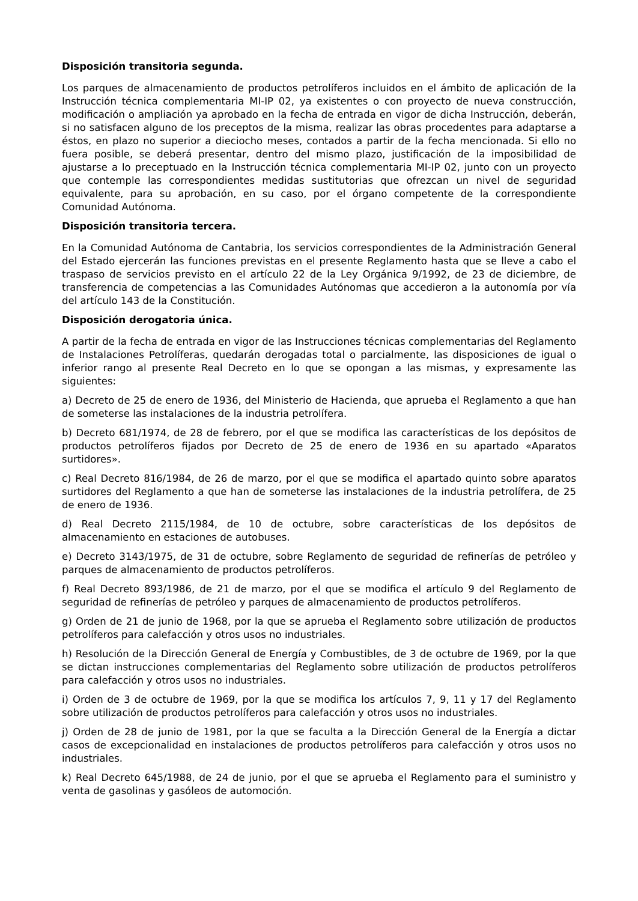Disposición transitoria segunda.
Los parques de almacenamiento de productos petrolíferos incluidos en el ámbito de aplicación de la Instrucción técnica complementaria MI-IP 02, ya existentes o con proyecto de nueva construcción, modificación o ampliación ya aprobado en la fecha de entrada en vigor de dicha Instrucción, deberán, si no satisfacen alguno de los preceptos de la misma, realizar las obras procedentes para adaptarse a éstos, en plazo no superior a dieciocho meses, contados a partir de la fecha mencionada. Si ello no fuera posible, se deberá presentar, dentro del mismo plazo, justificación de la imposibilidad de ajustarse a lo preceptuado en la Instrucción técnica complementaria MI-IP 02, junto con un proyecto que contemple las correspondientes medidas sustitutorias que ofrezcan un nivel de seguridad equivalente, para su aprobación, en su caso, por el órgano competente de la correspondiente Comunidad Autónoma.
Disposición transitoria tercera.
En la Comunidad Autónoma de Cantabria, los servicios correspondientes de la Administración General del Estado ejercerán las funciones previstas en el presente Reglamento hasta que se lleve a cabo el traspaso de servicios previsto en el artículo 22 de la Ley Orgánica 9/1992, de 23 de diciembre, de transferencia de competencias a las Comunidades Autónomas que accedieron a la autonomía por vía del artículo 143 de la Constitución.
Disposición derogatoria única.
A partir de la fecha de entrada en vigor de las Instrucciones técnicas complementarias del Reglamento de Instalaciones Petrolíferas, quedarán derogadas total o parcialmente, las disposiciones de igual o inferior rango al presente Real Decreto en lo que se opongan a las mismas, y expresamente las siguientes:
a) Decreto de 25 de enero de 1936, del Ministerio de Hacienda, que aprueba el Reglamento a que han de someterse las instalaciones de la industria petrolífera.
b) Decreto 681/1974, de 28 de febrero, por el que se modifica las características de los depósitos de productos petrolíferos fijados por Decreto de 25 de enero de 1936 en su apartado «Aparatos surtidores».
c) Real Decreto 816/1984, de 26 de marzo, por el que se modifica el apartado quinto sobre aparatos surtidores del Reglamento a que han de someterse las instalaciones de la industria petrolífera, de 25 de enero de 1936.
d) Real Decreto 2115/1984, de 10 de octubre, sobre características de los depósitos de almacenamiento en estaciones de autobuses.
e) Decreto 3143/1975, de 31 de octubre, sobre Reglamento de seguridad de refinerías de petróleo y parques de almacenamiento de productos petrolíferos.
f) Real Decreto 893/1986, de 21 de marzo, por el que se modifica el artículo 9 del Reglamento de seguridad de refinerías de petróleo y parques de almacenamiento de productos petrolíferos.
g) Orden de 21 de junio de 1968, por la que se aprueba el Reglamento sobre utilización de productos petrolíferos para calefacción y otros usos no industriales.
h) Resolución de la Dirección General de Energía y Combustibles, de 3 de octubre de 1969, por la que se dictan instrucciones complementarias del Reglamento sobre utilización de productos petrolíferos para calefacción y otros usos no industriales.
i) Orden de 3 de octubre de 1969, por la que se modifica los artículos 7, 9, 11 y 17 del Reglamento sobre utilización de productos petrolíferos para calefacción y otros usos no industriales.
j) Orden de 28 de junio de 1981, por la que se faculta a la Dirección General de la Energía a dictar casos de excepcionalidad en instalaciones de productos petrolíferos para calefacción y otros usos no industriales.
k) Real Decreto 645/1988, de 24 de junio, por el que se aprueba el Reglamento para el suministro y venta de gasolinas y gasóleos de automoción.